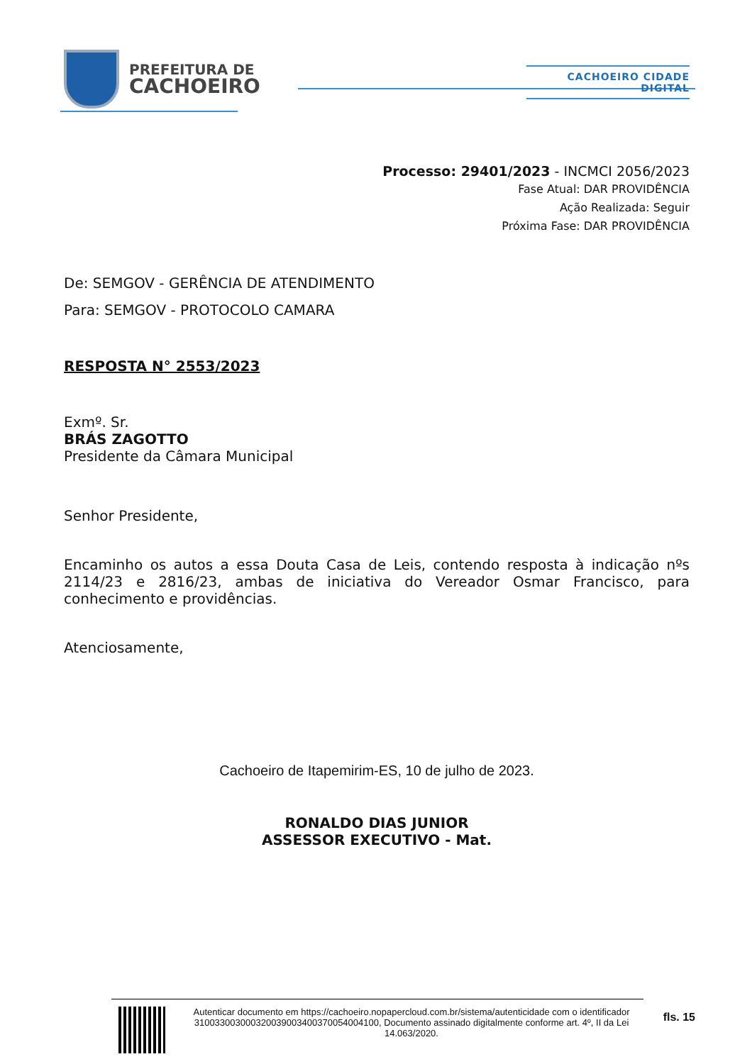PREFEITURA DE
CACHOEIRO
CACHOEIRO CIDADE DIGITAL
Processo: 29401/2023 - INCMCI 2056/2023
Fase Atual: DAR PROVIDÊNCIA
Ação Realizada: Seguir
Próxima Fase: DAR PROVIDÊNCIA
De: SEMGOV - GERÊNCIA DE ATENDIMENTO
Para: SEMGOV - PROTOCOLO CAMARA
RESPOSTA N° 2553/2023
Exmº. Sr.
BRÁS ZAGOTTO
Presidente da Câmara Municipal
Senhor Presidente,
Encaminho os autos a essa Douta Casa de Leis, contendo resposta à indicação nºs 2114/23 e 2816/23, ambas de iniciativa do Vereador Osmar Francisco, para conhecimento e providências.
Atenciosamente,
Cachoeiro de Itapemirim-ES, 10 de julho de 2023.
RONALDO DIAS JUNIOR
ASSESSOR EXECUTIVO - Mat.
Autenticar documento em https://cachoeiro.nopapercloud.com.br/sistema/autenticidade com o identificador 310033003000320039003400370054004100, Documento assinado digitalmente conforme art. 4º, II da Lei 14.063/2020.
fls. 15